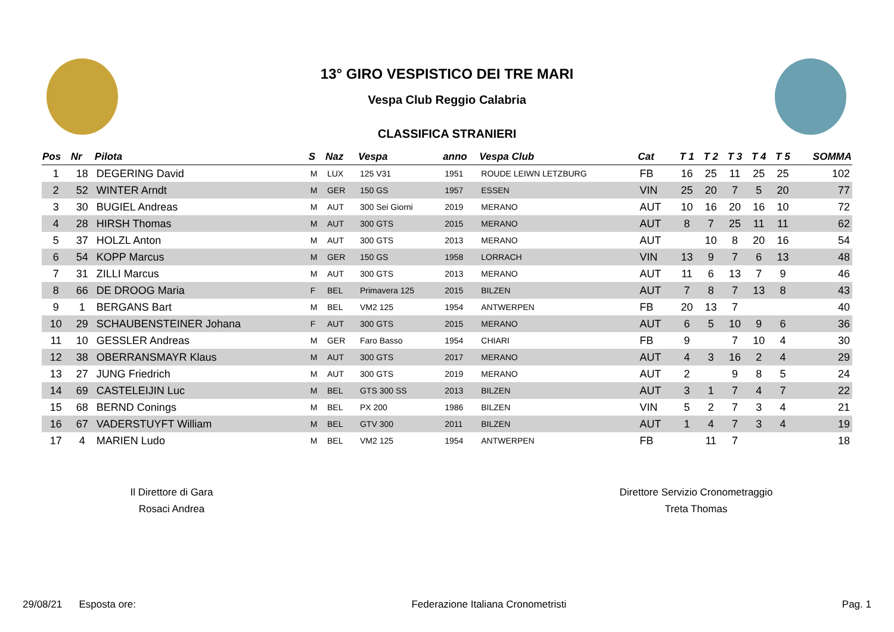13° GIRO VESPISTICO DEI TRE MARI
Vespa Club Reggio Calabria
CLASSIFICA STRANIERI
| Pos | Nr | Pilota | S | Naz | Vespa | anno | Vespa Club | Cat | T 1 | T 2 | T 3 | T 4 | T 5 | SOMMA |
| --- | --- | --- | --- | --- | --- | --- | --- | --- | --- | --- | --- | --- | --- | --- |
| 1 | 18 | DEGERING David | M | LUX | 125 V31 | 1951 | ROUDE LEIWN LETZBURG | FB | 16 | 25 | 11 | 25 | 25 | 102 |
| 2 | 52 | WINTER Arndt | M | GER | 150 GS | 1957 | ESSEN | VIN | 25 | 20 | 7 | 5 | 20 | 77 |
| 3 | 30 | BUGIEL Andreas | M | AUT | 300 Sei Giorni | 2019 | MERANO | AUT | 10 | 16 | 20 | 16 | 10 | 72 |
| 4 | 28 | HIRSH Thomas | M | AUT | 300 GTS | 2015 | MERANO | AUT | 8 | 7 | 25 | 11 | 11 | 62 |
| 5 | 37 | HOLZL Anton | M | AUT | 300 GTS | 2013 | MERANO | AUT | | 10 | 8 | 20 | 16 | 54 |
| 6 | 54 | KOPP Marcus | M | GER | 150 GS | 1958 | LORRACH | VIN | 13 | 9 | 7 | 6 | 13 | 48 |
| 7 | 31 | ZILLI Marcus | M | AUT | 300 GTS | 2013 | MERANO | AUT | 11 | 6 | 13 | 7 | 9 | 46 |
| 8 | 66 | DE DROOG Maria | F | BEL | Primavera 125 | 2015 | BILZEN | AUT | 7 | 8 | 7 | 13 | 8 | 43 |
| 9 | 1 | BERGANS Bart | M | BEL | VM2 125 | 1954 | ANTWERPEN | FB | 20 | 13 | 7 | | | 40 |
| 10 | 29 | SCHAUBENSTEINER Johana | F | AUT | 300 GTS | 2015 | MERANO | AUT | 6 | 5 | 10 | 9 | 6 | 36 |
| 11 | 10 | GESSLER Andreas | M | GER | Faro Basso | 1954 | CHIARI | FB | 9 | | 7 | 10 | 4 | 30 |
| 12 | 38 | OBERRANSMAYR Klaus | M | AUT | 300 GTS | 2017 | MERANO | AUT | 4 | 3 | 16 | 2 | 4 | 29 |
| 13 | 27 | JUNG Friedrich | M | AUT | 300 GTS | 2019 | MERANO | AUT | 2 | | 9 | 8 | 5 | 24 |
| 14 | 69 | CASTELEIJIN Luc | M | BEL | GTS 300 SS | 2013 | BILZEN | AUT | 3 | 1 | 7 | 4 | 7 | 22 |
| 15 | 68 | BERND Conings | M | BEL | PX 200 | 1986 | BILZEN | VIN | 5 | 2 | 7 | 3 | 4 | 21 |
| 16 | 67 | VADERSTUYFT William | M | BEL | GTV 300 | 2011 | BILZEN | AUT | 1 | 4 | 7 | 3 | 4 | 19 |
| 17 | 4 | MARIEN Ludo | M | BEL | VM2 125 | 1954 | ANTWERPEN | FB | | 11 | 7 | | | 18 |
Il Direttore di Gara
Rosaci Andrea
Direttore Servizio Cronometraggio
Treta Thomas
29/08/21 Esposta ore: Federazione Italiana Cronometristi Pag. 1